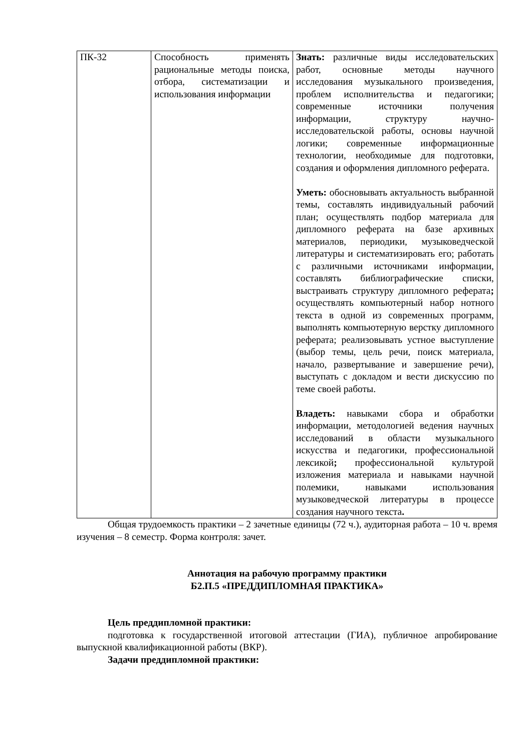| ПК-32 | Способность применять рациональные методы поиска, отбора, систематизации и использования информации | Знать: различные виды исследовательских работ, основные методы научного исследования музыкального произведения, проблем исполнительства и педагогики; современные источники получения информации, структуру научно-исследовательской работы, основы научной логики; современные информационные технологии, необходимые для подготовки, создания и оформления дипломного реферата. Уметь: обосновывать актуальность выбранной темы, составлять индивидуальный рабочий план; осуществлять подбор материала для дипломного реферата на базе архивных материалов, периодики, музыковедческой литературы и систематизировать его; работать с различными источниками информации, составлять библиографические списки, выстраивать структуру дипломного реферата ; осуществлять компьютерный набор нотного текста в одной из современных программ, выполнять компьютерную верстку дипломного реферата; реализовывать устное выступление (выбор темы, цель речи, поиск материала, начало, развертывание и завершение речи), выступать с докладом и вести дискуссию по теме своей работы. Владеть: навыками сбора и обработки информации, методологией ведения научных исследований в области музыкального искусства и педагогики, профессиональной лексикой ; профессиональной культурой изложения материала и навыками научной полемики, навыками использования музыковедческой литературы в процессе создания научного текста . |
Общая трудоемкость практики – 2 зачетные единицы (72 ч.), аудиторная работа – 10 ч. время изучения – 8 семестр. Форма контроля: зачет.
Аннотация на рабочую программу практики
Б2.П.5 «ПРЕДДИПЛОМНАЯ ПРАКТИКА»
Цель преддипломной практики:
подготовка к государственной итоговой аттестации (ГИА), публичное апробирование выпускной квалификационной работы (ВКР).
Задачи преддипломной практики: